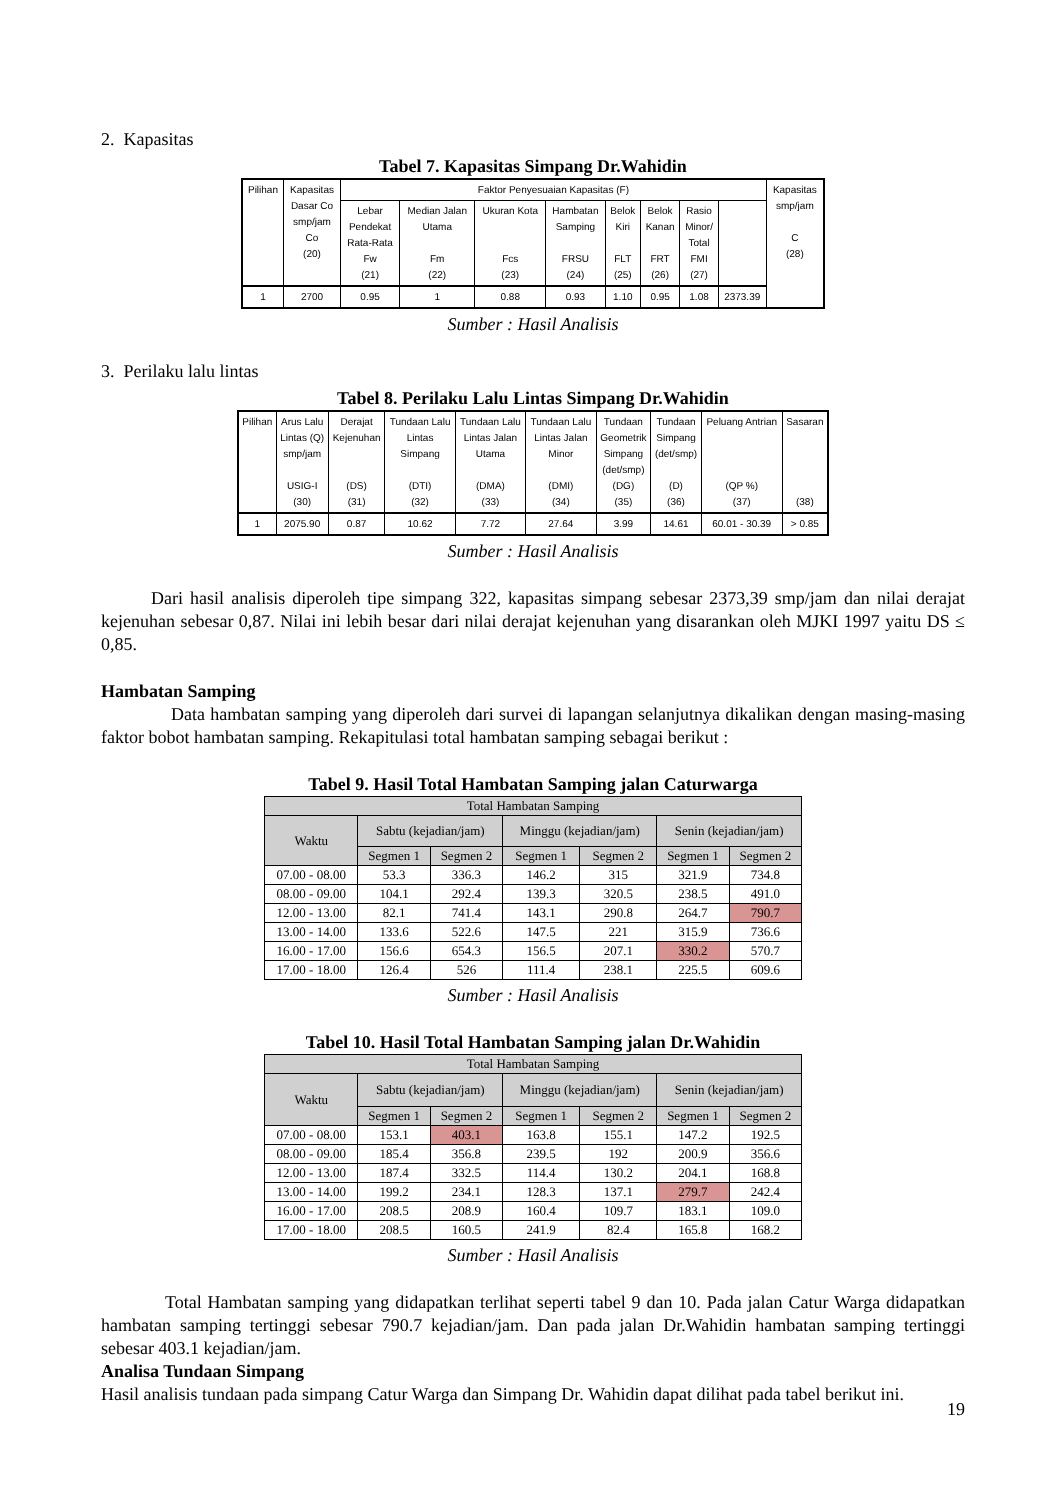2. Kapasitas
Tabel 7. Kapasitas Simpang Dr.Wahidin
| Pilihan | Kapasitas Dasar Co smp/jam Co (20) | Faktor Penyesuaian Kapasitas (F) | | | | | | | | Kapasitas smp/jam C (28) |
| --- | --- | --- | --- | --- | --- | --- | --- | --- | --- | --- |
| | | Lebar Pendekat Rata-Rata Fw (21) | Median Jalan Utama Fm (22) | Ukuran Kota Fcs (23) | Hambatan Samping FRSU (24) | Belok Kiri FLT (25) | Belok Kanan FRT (26) | Rasio Minor/ Total FMI (27) | | |
| 1 | 2700 | 0.95 | 1 | 0.88 | 0.93 | 1.10 | 0.95 | 1.08 | 2373.39 | |
Sumber : Hasil Analisis
3. Perilaku lalu lintas
Tabel 8. Perilaku Lalu Lintas Simpang Dr.Wahidin
| Pilihan | Arus Lalu Lintas (Q) smp/jam USIG-I (30) | Derajat Kejenuhan (DS) (31) | Tundaan Lalu Lintas Simpang (DTI) (32) | Tundaan Lalu Lintas Jalan Utama (DMA) (33) | Tundaan Lalu Lintas Jalan Minor (DMI) (34) | Tundaan Geometrik Simpang (det/smp) (DG) (35) | Tundaan Simpang (det/smp) (D) (36) | Peluang Antrian (QP %) (37) | Sasaran (38) |
| --- | --- | --- | --- | --- | --- | --- | --- | --- | --- |
| 1 | 2075.90 | 0.87 | 10.62 | 7.72 | 27.64 | 3.99 | 14.61 | 60.01 - 30.39 | > 0.85 |
Sumber : Hasil Analisis
Dari hasil analisis diperoleh tipe simpang 322, kapasitas simpang sebesar 2373,39 smp/jam dan nilai derajat kejenuhan sebesar 0,87. Nilai ini lebih besar dari nilai derajat kejenuhan yang disarankan oleh MJKI 1997 yaitu DS ≤ 0,85.
Hambatan Samping
Data hambatan samping yang diperoleh dari survei di lapangan selanjutnya dikalikan dengan masing-masing faktor bobot hambatan samping. Rekapitulasi total hambatan samping sebagai berikut :
Tabel 9. Hasil Total Hambatan Samping jalan Caturwarga
| Total Hambatan Samping | | | | | | |
| --- | --- | --- | --- | --- | --- | --- |
| Waktu | Sabtu (kejadian/jam) | | Minggu (kejadian/jam) | | Senin (kejadian/jam) | |
| | Segmen 1 | Segmen 2 | Segmen 1 | Segmen 2 | Segmen 1 | Segmen 2 |
| 07.00 - 08.00 | 53.3 | 336.3 | 146.2 | 315 | 321.9 | 734.8 |
| 08.00 - 09.00 | 104.1 | 292.4 | 139.3 | 320.5 | 238.5 | 491.0 |
| 12.00 - 13.00 | 82.1 | 741.4 | 143.1 | 290.8 | 264.7 | 790.7 |
| 13.00 - 14.00 | 133.6 | 522.6 | 147.5 | 221 | 315.9 | 736.6 |
| 16.00 - 17.00 | 156.6 | 654.3 | 156.5 | 207.1 | 330.2 | 570.7 |
| 17.00 - 18.00 | 126.4 | 526 | 111.4 | 238.1 | 225.5 | 609.6 |
Sumber : Hasil Analisis
Tabel 10. Hasil Total Hambatan Samping jalan Dr.Wahidin
| Total Hambatan Samping | | | | | | |
| --- | --- | --- | --- | --- | --- | --- |
| Waktu | Sabtu (kejadian/jam) | | Minggu (kejadian/jam) | | Senin (kejadian/jam) | |
| | Segmen 1 | Segmen 2 | Segmen 1 | Segmen 2 | Segmen 1 | Segmen 2 |
| 07.00 - 08.00 | 153.1 | 403.1 | 163.8 | 155.1 | 147.2 | 192.5 |
| 08.00 - 09.00 | 185.4 | 356.8 | 239.5 | 192 | 200.9 | 356.6 |
| 12.00 - 13.00 | 187.4 | 332.5 | 114.4 | 130.2 | 204.1 | 168.8 |
| 13.00 - 14.00 | 199.2 | 234.1 | 128.3 | 137.1 | 279.7 | 242.4 |
| 16.00 - 17.00 | 208.5 | 208.9 | 160.4 | 109.7 | 183.1 | 109.0 |
| 17.00 - 18.00 | 208.5 | 160.5 | 241.9 | 82.4 | 165.8 | 168.2 |
Sumber : Hasil Analisis
Total Hambatan samping yang didapatkan terlihat seperti tabel 9 dan 10. Pada jalan Catur Warga didapatkan hambatan samping tertinggi sebesar 790.7 kejadian/jam. Dan pada jalan Dr.Wahidin hambatan samping tertinggi sebesar 403.1 kejadian/jam.
Analisa Tundaan Simpang
Hasil analisis tundaan pada simpang Catur Warga dan Simpang Dr. Wahidin dapat dilihat pada tabel berikut ini.
19